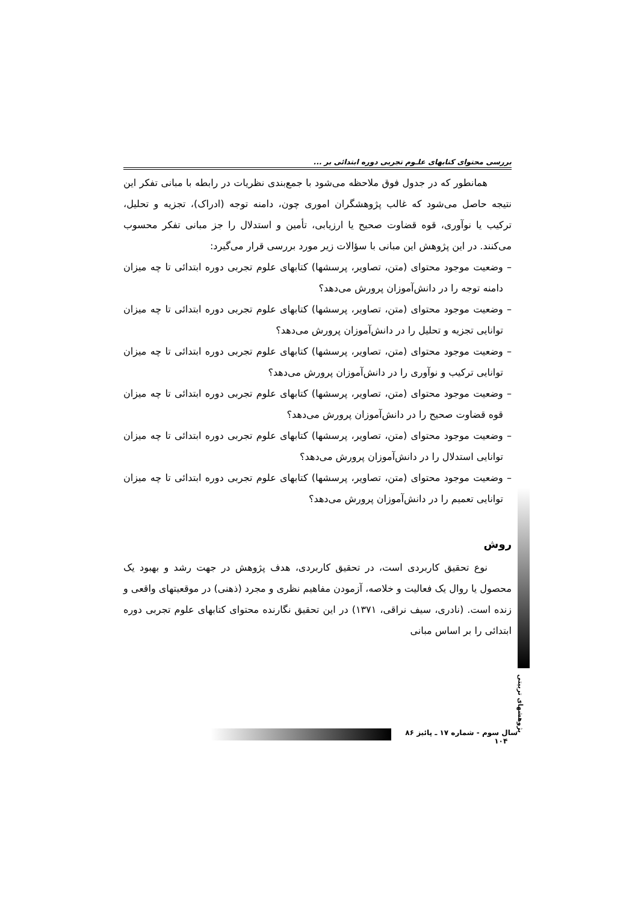بررسی محتوای کتابهای علـوم تجربی دوره ابتدائی بر ...
همانطور که در جدول فوق ملاحظه می‌شود با جمع‌بندی نظریات در رابطه با مبانی تفکر این نتیجه حاصل می‌شود که غالب پژوهشگران اموری چون، دامنه توجه (ادراک)، تجزیه و تحلیل، ترکیب یا نوآوری، قوه قضاوت صحیح یا ارزیابی، تأمین و استدلال را جز مبانی تفکر محسوب می‌کنند. در این پژوهش این مبانی با سؤالات زیر مورد بررسی قرار می‌گیرد:
– وضعیت موجود محتوای (متن، تصاویر، پرسشها) کتابهای علوم تجربی دوره ابتدائی تا چه میزان دامنه توجه را در دانش‌آموزان پرورش می‌دهد؟
– وضعیت موجود محتوای (متن، تصاویر، پرسشها) کتابهای علوم تجربی دوره ابتدائی تا چه میزان توانایی تجزیه و تحلیل را در دانش‌آموزان پرورش می‌دهد؟
– وضعیت موجود محتوای (متن، تصاویر، پرسشها) کتابهای علوم تجربی دوره ابتدائی تا چه میزان توانایی ترکیب و نوآوری را در دانش‌آموزان پرورش می‌دهد؟
– وضعیت موجود محتوای (متن، تصاویر، پرسشها) کتابهای علوم تجربی دوره ابتدائی تا چه میزان قوه قضاوت صحیح را در دانش‌آموزان پرورش می‌دهد؟
– وضعیت موجود محتوای (متن، تصاویر، پرسشها) کتابهای علوم تجربی دوره ابتدائی تا چه میزان توانایی استدلال را در دانش‌آموزان پرورش می‌دهد؟
– وضعیت موجود محتوای (متن، تصاویر، پرسشها) کتابهای علوم تجربی دوره ابتدائی تا چه میزان توانایی تعمیم را در دانش‌آموزان پرورش می‌دهد؟
روش
نوع تحقیق کاربردی است، در تحقیق کاربردی، هدف پژوهش در جهت رشد و بهبود یک محصول یا روال یک فعالیت و خلاصه، آزمودن مفاهیم نظری و مجرد (ذهنی) در موقعیتهای واقعی و زنده است. (نادری، سیف نراقی، ۱۳۷۱) در این تحقیق نگارنده محتوای کتابهای علوم تجربی دوره ابتدائی را بر اساس مبانی
پژوهشهای تربیتی
سال سوم - شماره ۱۷ ـ پائیز ۸۶ ۱۰۴